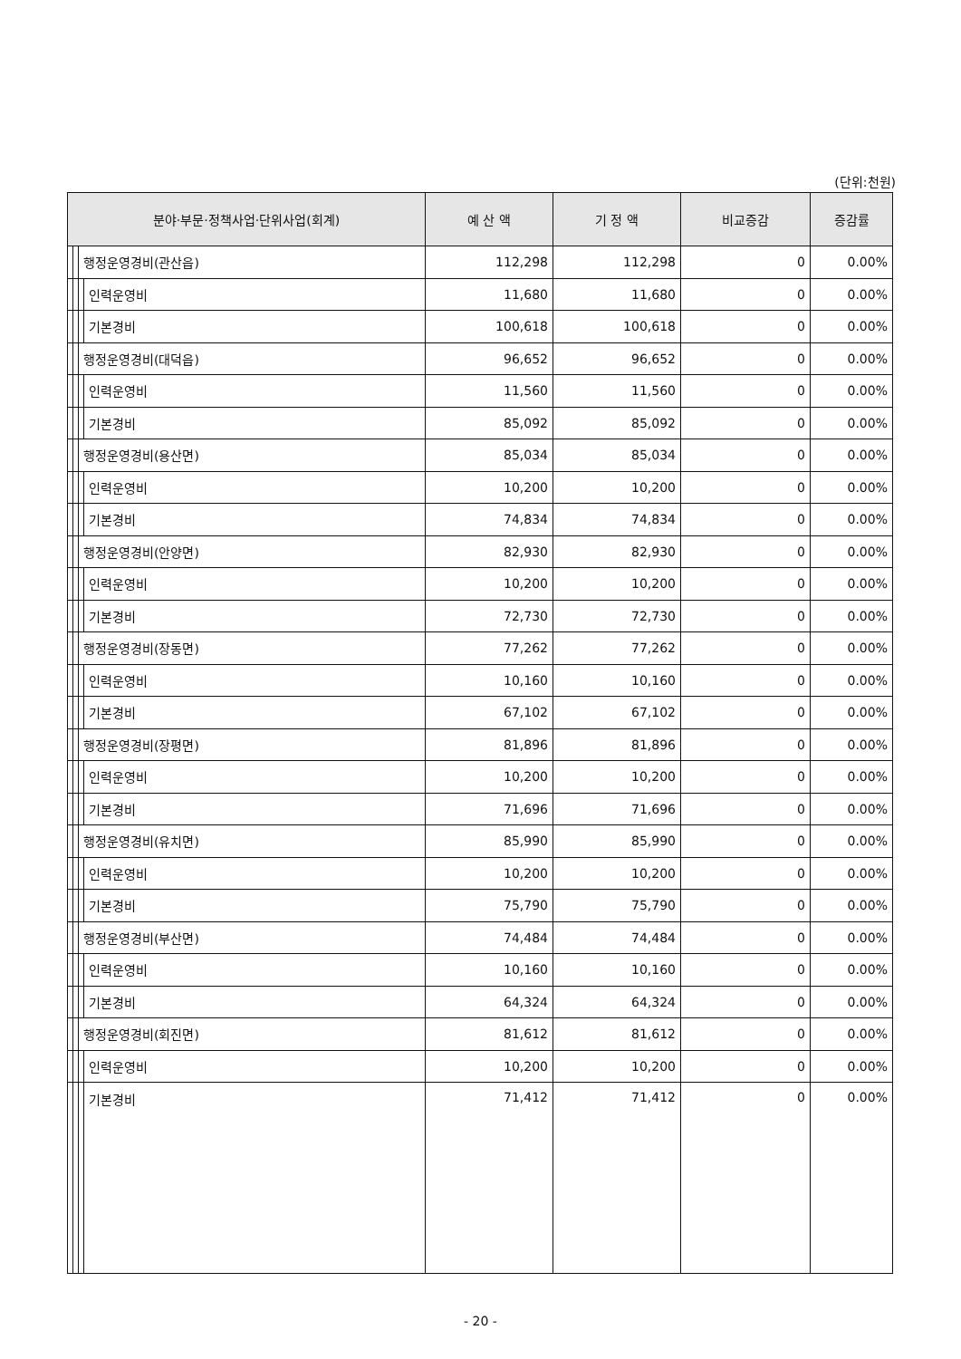(단위:천원)
| 분야·부문·정책사업·단위사업(회계) | | | | 예 산 액 | 기 정 액 | 비교증감 | 증감률 |
| --- | --- | --- | --- | --- | --- | --- | --- |
| | | 행정운영경비(관산읍) | | 112,298 | 112,298 | 0 | 0.00% |
| | | | 인력운영비 | 11,680 | 11,680 | 0 | 0.00% |
| | | | 기본경비 | 100,618 | 100,618 | 0 | 0.00% |
| | | 행정운영경비(대덕읍) | | 96,652 | 96,652 | 0 | 0.00% |
| | | | 인력운영비 | 11,560 | 11,560 | 0 | 0.00% |
| | | | 기본경비 | 85,092 | 85,092 | 0 | 0.00% |
| | | 행정운영경비(용산면) | | 85,034 | 85,034 | 0 | 0.00% |
| | | | 인력운영비 | 10,200 | 10,200 | 0 | 0.00% |
| | | | 기본경비 | 74,834 | 74,834 | 0 | 0.00% |
| | | 행정운영경비(안양면) | | 82,930 | 82,930 | 0 | 0.00% |
| | | | 인력운영비 | 10,200 | 10,200 | 0 | 0.00% |
| | | | 기본경비 | 72,730 | 72,730 | 0 | 0.00% |
| | | 행정운영경비(장동면) | | 77,262 | 77,262 | 0 | 0.00% |
| | | | 인력운영비 | 10,160 | 10,160 | 0 | 0.00% |
| | | | 기본경비 | 67,102 | 67,102 | 0 | 0.00% |
| | | 행정운영경비(장평면) | | 81,896 | 81,896 | 0 | 0.00% |
| | | | 인력운영비 | 10,200 | 10,200 | 0 | 0.00% |
| | | | 기본경비 | 71,696 | 71,696 | 0 | 0.00% |
| | | 행정운영경비(유치면) | | 85,990 | 85,990 | 0 | 0.00% |
| | | | 인력운영비 | 10,200 | 10,200 | 0 | 0.00% |
| | | | 기본경비 | 75,790 | 75,790 | 0 | 0.00% |
| | | 행정운영경비(부산면) | | 74,484 | 74,484 | 0 | 0.00% |
| | | | 인력운영비 | 10,160 | 10,160 | 0 | 0.00% |
| | | | 기본경비 | 64,324 | 64,324 | 0 | 0.00% |
| | | 행정운영경비(회진면) | | 81,612 | 81,612 | 0 | 0.00% |
| | | | 인력운영비 | 10,200 | 10,200 | 0 | 0.00% |
| | | | 기본경비 | 71,412 | 71,412 | 0 | 0.00% |
- 20 -